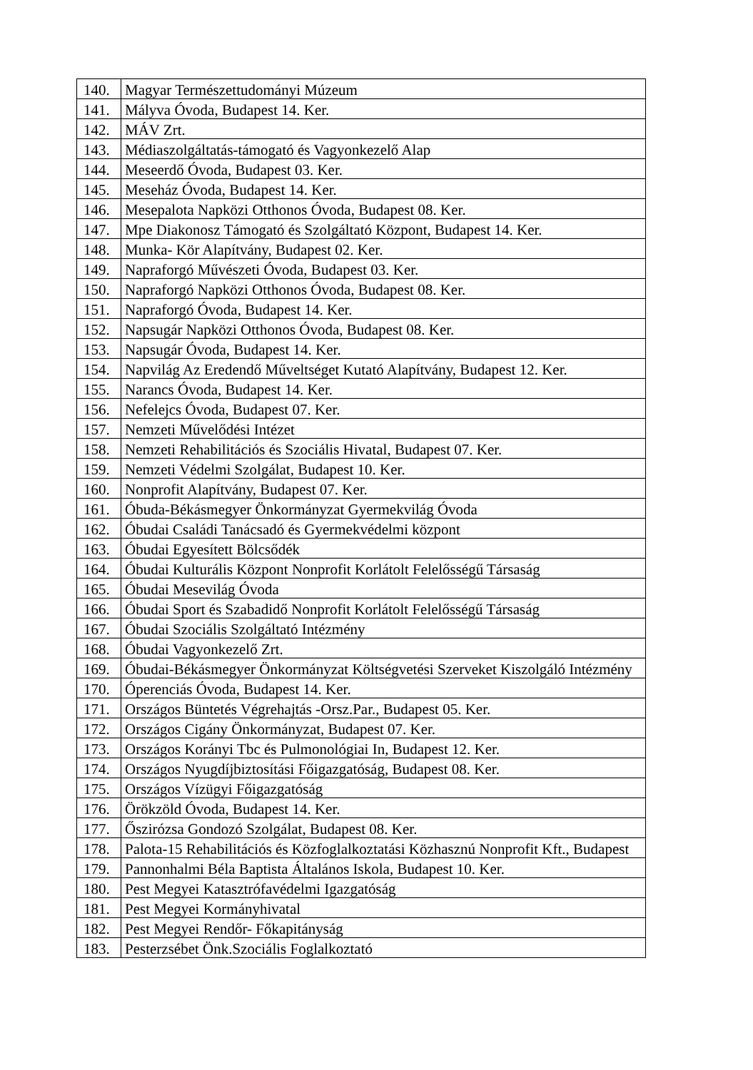| 140. | Magyar Természettudományi Múzeum |
| 141. | Mályva Óvoda, Budapest 14. Ker. |
| 142. | MÁV Zrt. |
| 143. | Médiaszolgáltatás-támogató és Vagyonkezelő Alap |
| 144. | Meseerdő Óvoda, Budapest 03. Ker. |
| 145. | Meseház Óvoda, Budapest 14. Ker. |
| 146. | Mesepalota Napközi Otthonos Óvoda, Budapest 08. Ker. |
| 147. | Mpe Diakonosz Támogató és Szolgáltató Központ, Budapest 14. Ker. |
| 148. | Munka- Kör Alapítvány, Budapest 02. Ker. |
| 149. | Napraforgó Művészeti Óvoda, Budapest 03. Ker. |
| 150. | Napraforgó Napközi Otthonos Óvoda, Budapest 08. Ker. |
| 151. | Napraforgó Óvoda, Budapest 14. Ker. |
| 152. | Napsugár Napközi Otthonos Óvoda, Budapest 08. Ker. |
| 153. | Napsugár Óvoda, Budapest 14. Ker. |
| 154. | Napvilág Az Eredendő Műveltséget Kutató Alapítvány, Budapest 12. Ker. |
| 155. | Narancs Óvoda, Budapest 14. Ker. |
| 156. | Nefelejcs Óvoda, Budapest 07. Ker. |
| 157. | Nemzeti Művelődési Intézet |
| 158. | Nemzeti Rehabilitációs és Szociális Hivatal, Budapest 07. Ker. |
| 159. | Nemzeti Védelmi Szolgálat, Budapest 10. Ker. |
| 160. | Nonprofit Alapítvány, Budapest 07. Ker. |
| 161. | Óbuda-Békásmegyer Önkormányzat Gyermekvilág Óvoda |
| 162. | Óbudai Családi Tanácsadó és Gyermekvédelmi központ |
| 163. | Óbudai Egyesített Bölcsődék |
| 164. | Óbudai Kulturális Központ Nonprofit Korlátolt Felelősségű Társaság |
| 165. | Óbudai Mesevilág Óvoda |
| 166. | Óbudai Sport és Szabadidő Nonprofit Korlátolt Felelősségű Társaság |
| 167. | Óbudai Szociális Szolgáltató Intézmény |
| 168. | Óbudai Vagyonkezelő Zrt. |
| 169. | Óbudai-Békásmegyer Önkormányzat Költségvetési Szerveket Kiszolgáló Intézmény |
| 170. | Óperenciás Óvoda, Budapest 14. Ker. |
| 171. | Országos Büntetés Végrehajtás -Orsz.Par., Budapest 05. Ker. |
| 172. | Országos Cigány Önkormányzat, Budapest 07. Ker. |
| 173. | Országos Korányi Tbc és Pulmonológiai In, Budapest 12. Ker. |
| 174. | Országos Nyugdíjbiztosítási Főigazgatóság, Budapest 08. Ker. |
| 175. | Országos Vízügyi Főigazgatóság |
| 176. | Örökzöld Óvoda, Budapest 14. Ker. |
| 177. | Őszirózsa Gondozó Szolgálat, Budapest 08. Ker. |
| 178. | Palota-15 Rehabilitációs és Közfoglalkoztatási Közhasznú Nonprofit Kft., Budapest |
| 179. | Pannonhalmi Béla Baptista Általános Iskola, Budapest 10. Ker. |
| 180. | Pest Megyei Katasztrófavédelmi Igazgatóság |
| 181. | Pest Megyei Kormányhivatal |
| 182. | Pest Megyei Rendőr- Főkapitányság |
| 183. | Pesterzsébet Önk.Szociális Foglalkoztató |